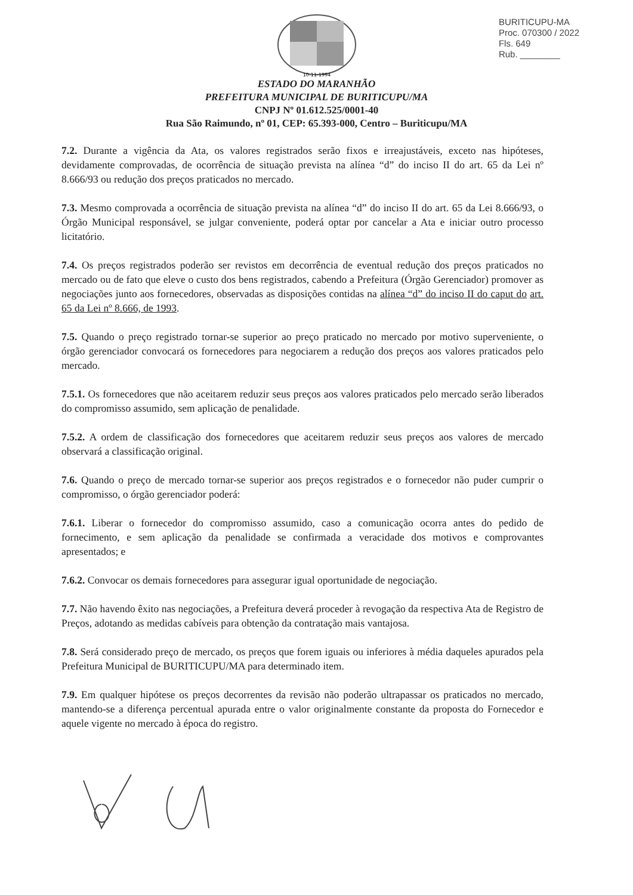BURITICUPU-MA
Proc. 070300 / 2022
Fls. 649
Rub. ________
10-11-1994
ESTADO DO MARANHÃO
PREFEITURA MUNICIPAL DE BURITICUPU/MA
CNPJ Nº 01.612.525/0001-40
Rua São Raimundo, nº 01, CEP: 65.393-000, Centro – Buriticupu/MA
7.2. Durante a vigência da Ata, os valores registrados serão fixos e irreajustáveis, exceto nas hipóteses, devidamente comprovadas, de ocorrência de situação prevista na alínea “d” do inciso II do art. 65 da Lei nº 8.666/93 ou redução dos preços praticados no mercado.
7.3. Mesmo comprovada a ocorrência de situação prevista na alínea “d” do inciso II do art. 65 da Lei 8.666/93, o Órgão Municipal responsável, se julgar conveniente, poderá optar por cancelar a Ata e iniciar outro processo licitatório.
7.4. Os preços registrados poderão ser revistos em decorrência de eventual redução dos preços praticados no mercado ou de fato que eleve o custo dos bens registrados, cabendo a Prefeitura (Órgão Gerenciador) promover as negociações junto aos fornecedores, observadas as disposições contidas na alínea “d” do inciso II do caput do art. 65 da Lei nº 8.666, de 1993.
7.5. Quando o preço registrado tornar-se superior ao preço praticado no mercado por motivo superveniente, o órgão gerenciador convocará os fornecedores para negociarem a redução dos preços aos valores praticados pelo mercado.
7.5.1. Os fornecedores que não aceitarem reduzir seus preços aos valores praticados pelo mercado serão liberados do compromisso assumido, sem aplicação de penalidade.
7.5.2. A ordem de classificação dos fornecedores que aceitarem reduzir seus preços aos valores de mercado observará a classificação original.
7.6. Quando o preço de mercado tornar-se superior aos preços registrados e o fornecedor não puder cumprir o compromisso, o órgão gerenciador poderá:
7.6.1. Liberar o fornecedor do compromisso assumido, caso a comunicação ocorra antes do pedido de fornecimento, e sem aplicação da penalidade se confirmada a veracidade dos motivos e comprovantes apresentados; e
7.6.2. Convocar os demais fornecedores para assegurar igual oportunidade de negociação.
7.7. Não havendo êxito nas negociações, a Prefeitura deverá proceder à revogação da respectiva Ata de Registro de Preços, adotando as medidas cabíveis para obtenção da contratação mais vantajosa.
7.8. Será considerado preço de mercado, os preços que forem iguais ou inferiores à média daqueles apurados pela Prefeitura Municipal de BURITICUPU/MA para determinado item.
7.9. Em qualquer hipótese os preços decorrentes da revisão não poderão ultrapassar os praticados no mercado, mantendo-se a diferença percentual apurada entre o valor originalmente constante da proposta do Fornecedor e aquele vigente no mercado à época do registro.